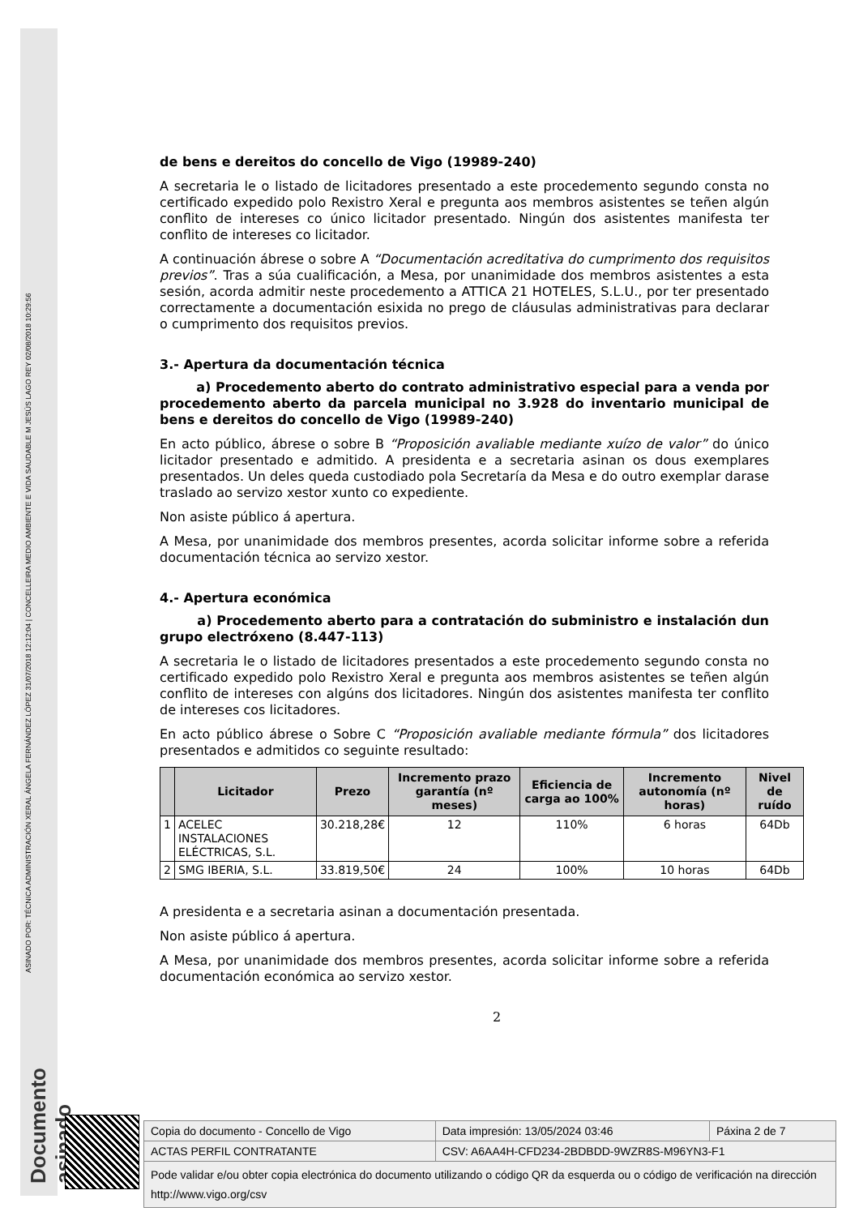ASINADO POR: TÉCNICA ADMINISTRACIÓN XERAL ÁNGELA FERNÁNDEZ LÓPEZ 31/07/2018 12:12:04 | CONCELLEIRA MEDIO AMBIENTE E VIDA SAUDABLE M JESÚS LAGO REY 02/08/2018 10:29:56
Documento asinado
de bens e dereitos do concello de Vigo (19989-240)
A secretaria le o listado de licitadores presentado a este procedemento segundo consta no certificado expedido polo Rexistro Xeral e pregunta aos membros asistentes se teñen algún conflito de intereses co único licitador presentado. Ningún dos asistentes manifesta ter conflito de intereses co licitador.
A continuación ábrese o sobre A “Documentación acreditativa do cumprimento dos requisitos previos”. Tras a súa cualificación, a Mesa, por unanimidade dos membros asistentes a esta sesión, acorda admitir neste procedemento a ATTICA 21 HOTELES, S.L.U., por ter presentado correctamente a documentación esixida no prego de cláusulas administrativas para declarar o cumprimento dos requisitos previos.
3.- Apertura da documentación técnica
a) Procedemento aberto do contrato administrativo especial para a venda por procedemento aberto da parcela municipal no 3.928 do inventario municipal de bens e dereitos do concello de Vigo (19989-240)
En acto público, ábrese o sobre B “Proposición avaliable mediante xuízo de valor” do único licitador presentado e admitido. A presidenta e a secretaria asinan os dous exemplares presentados. Un deles queda custodiado pola Secretaría da Mesa e do outro exemplar darase traslado ao servizo xestor xunto co expediente.
Non asiste público á apertura.
A Mesa, por unanimidade dos membros presentes, acorda solicitar informe sobre a referida documentación técnica ao servizo xestor.
4.- Apertura económica
a) Procedemento aberto para a contratación do subministro e instalación dun grupo electróxeno (8.447-113)
A secretaria le o listado de licitadores presentados a este procedemento segundo consta no certificado expedido polo Rexistro Xeral e pregunta aos membros asistentes se teñen algún conflito de intereses con algúns dos licitadores. Ningún dos asistentes manifesta ter conflito de intereses cos licitadores.
En acto público ábrese o Sobre C “Proposición avaliable mediante fórmula” dos licitadores presentados e admitidos co seguinte resultado:
| | Licitador | Prezo | Incremento prazo garantía (nº meses) | Eficiencia de carga ao 100% | Incremento autonomía (nº horas) | Nivel de ruído |
| --- | --- | --- | --- | --- | --- | --- |
| 1 | ACELEC INSTALACIONES ELÉCTRICAS, S.L. | 30.218,28€ | 12 | 110% | 6 horas | 64Db |
| 2 | SMG IBERIA, S.L. | 33.819,50€ | 24 | 100% | 10 horas | 64Db |
A presidenta e a secretaria asinan a documentación presentada.
Non asiste público á apertura.
A Mesa, por unanimidade dos membros presentes, acorda solicitar informe sobre a referida documentación económica ao servizo xestor.
2
| Copia do documento - Concello de Vigo | Data impresión: 13/05/2024 03:46 | Páxina 2 de 7 |
| ACTAS PERFIL CONTRATANTE | CSV: A6AA4H-CFD234-2BDBDD-9WZR8S-M96YN3-F1 | |
| Pode validar e/ou obter copia electrónica do documento utilizando o código QR da esquerda ou o código de verificación na dirección http://www.vigo.org/csv | | |